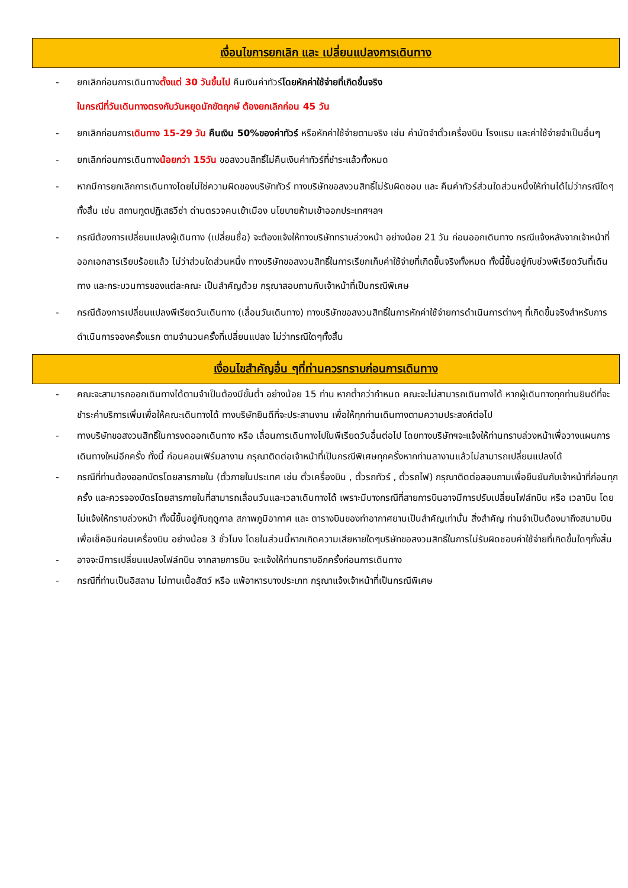เงื่อนไขการยกเลิก และ เปลี่ยนแปลงการเดินทาง
- ยกเลิกก่อนการเดินทางตั้งแต่ 30 วันขึ้นไป คืนเงินค่าทัวร์โดยหักค่าใช้จ่ายที่เกิดขึ้นจริง
ในกรณีที่วันเดินทางตรงกับวันหยุดนักขัตฤกษ์ ต้องยกเลิกก่อน 45 วัน
- ยกเลิกก่อนการเดินทาง 15-29 วัน คืนเงิน 50%ของค่าทัวร์ หรือหักค่าใช้จ่ายตามจริง เช่น ค่ามัดจำตั๋วเครื่องบิน โรงแรม และค่าใช้จ่ายจำเป็นอื่นๆ
- ยกเลิกก่อนการเดินทางน้อยกว่า 15วัน ขอสงวนสิทธิ์ไม่คืนเงินค่าทัวร์ที่ชำระแล้วทั้งหมด
- หากมีการยกเลิกการเดินทางโดยไม่ใช่ความผิดของบริษัททัวร์ ทางบริษัทขอสงวนสิทธิ์ไม่รับผิดชอบ และ คืนค่าทัวร์ส่วนใดส่วนหนึ่งให้ท่านได้ไม่ว่ากรณีใดๆทั้งสิ้น เช่น สถานทูตปฏิเสธวีซ่า ด่านตรวจคนเข้าเมือง นโยบายห้ามเข้าออกประเทศฯลฯ
- กรณีต้องการเปลี่ยนแปลงผู้เดินทาง (เปลี่ยนชื่อ) จะต้องแจ้งให้ทางบริษัททราบล่วงหน้า อย่างน้อย 21 วัน ก่อนออกเดินทาง กรณีแจ้งหลังจากเจ้าหน้าที่ออกเอกสารเรียบร้อยแล้ว ไม่ว่าส่วนใดส่วนหนึ่ง ทางบริษัทขอสงวนสิทธิ์ในการเรียกเก็บค่าใช้จ่ายที่เกิดขึ้นจริงทั้งหมด ทั้งนี้ขึ้นอยู่กับช่วงพีเรียดวันที่เดินทาง และกระบวนการของแต่ละคณะ เป็นสำคัญด้วย กรุณาสอบถามกับเจ้าหน้าที่เป็นกรณีพิเศษ
- กรณีต้องการเปลี่ยนแปลงพีเรียดวันเดินทาง (เลื่อนวันเดินทาง) ทางบริษัทขอสงวนสิทธิ์ในการหักค่าใช้จ่ายการดำเนินการต่างๆ ที่เกิดขึ้นจริงสำหรับการดำเนินการจองครั้งแรก ตามจำนวนครั้งที่เปลี่ยนแปลง ไม่ว่ากรณีใดๆทั้งสิ้น
เงื่อนไขสำคัญอื่น ๆที่ท่านควรทราบก่อนการเดินทาง
- คณะจะสามารถออกเดินทางได้ตามจำเป็นต้องมีขั้นต่ำ อย่างน้อย 15 ท่าน หากต่ำกว่ากำหนด คณะจะไม่สามารถเดินทางได้ หากผู้เดินทางทุกท่านยินดีที่จะชำระค่าบริการเพิ่มเพื่อให้คณะเดินทางได้ ทางบริษัทยินดีที่จะประสานงาน เพื่อให้ทุกท่านเดินทางตามความประสงค์ต่อไป
- ทางบริษัทขอสงวนสิทธิ์ในการงดออกเดินทาง หรือ เลื่อนการเดินทางไปในพีเรียดวันอื่นต่อไป โดยทางบริษัทฯจะแจ้งให้ท่านทราบล่วงหน้าเพื่อวางแผนการเดินทางใหม่อีกครั้ง ทั้งนี้ ก่อนคอนเฟิร์มลางาน กรุณาติดต่อเจ้าหน้าที่เป็นกรณีพิเศษทุกครั้งหากท่านลางานแล้วไม่สามารถเปลี่ยนแปลงได้
- กรณีที่ท่านต้องออกบัตรโดยสารภายใน (ตั๋วภายในประเทศ เช่น ตั๋วเครื่องบิน , ตั๋วรถทัวร์ , ตั๋วรถไฟ) กรุณาติดต่อสอบถามเพื่อยืนยันกับเจ้าหน้าที่ก่อนทุกครั้ง และควรจองบัตรโดยสารภายในที่สามารถเลื่อนวันและเวลาเดินทางได้ เพราะมีบางกรณีที่สายการบินอาจมีการปรับเปลี่ยนไฟล์ทบิน หรือ เวลาบิน โดยไม่แจ้งให้ทราบล่วงหน้า ทั้งนี้ขึ้นอยู่กับฤดูกาล สภาพภูมิอากาศ และ ตารางบินของท่าอากาศยานเป็นสำคัญเท่านั้น สิ่งสำคัญ ท่านจำเป็นต้องมาถึงสนามบินเพื่อเช็คอินก่อนเครื่องบิน อย่างน้อย 3 ชั่วโมง โดยในส่วนนี้หากเกิดความเสียหายใดๆบริษัทขอสงวนสิทธิ์ในการไม่รับผิดชอบค่าใช้จ่ายที่เกิดขึ้นใดๆทั้งสิ้น
- อาจจะมีการเปลี่ยนแปลงไฟล์ทบิน จากสายการบิน จะแจ้งให้ท่านทราบอีกครั้งก่อนการเดินทาง
- กรณีที่ท่านเป็นอิสลาม ไม่ทานเนื้อสัตว์ หรือ แพ้อาหารบางประเภท กรุณาแจ้งเจ้าหน้าที่เป็นกรณีพิเศษ